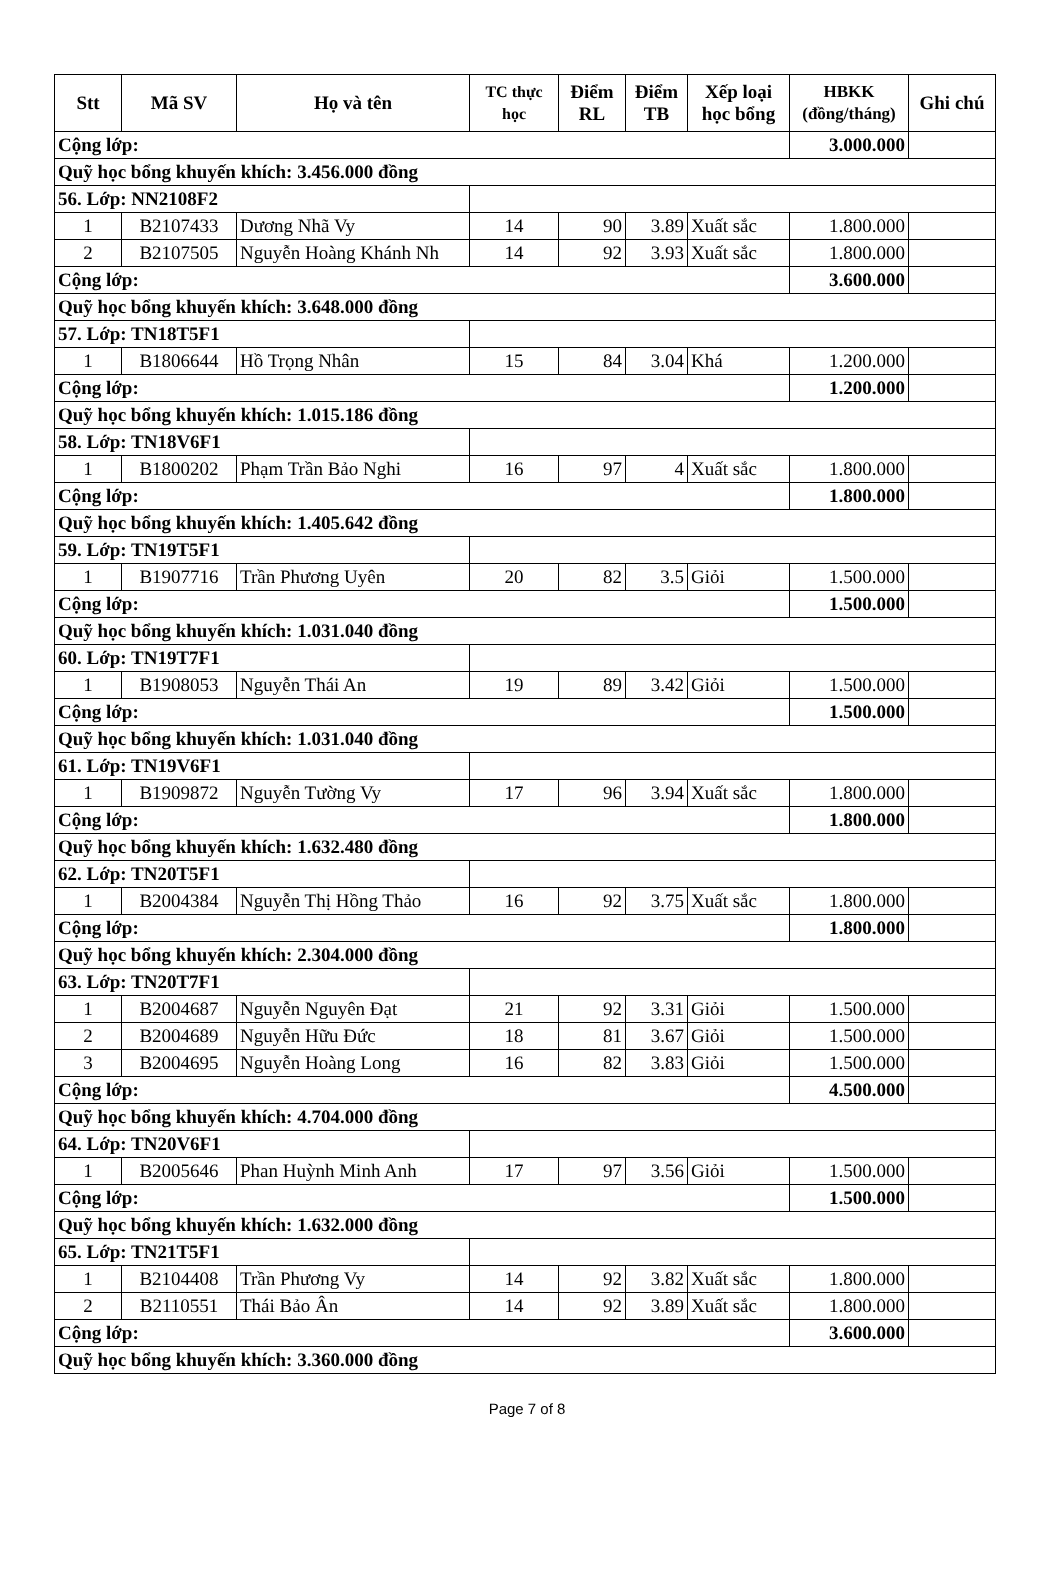| Stt | Mã SV | Họ và tên | TC thực học | Điểm RL | Điểm TB | Xếp loại học bổng | HBKK (đồng/tháng) | Ghi chú |
| --- | --- | --- | --- | --- | --- | --- | --- | --- |
| Cộng lớp: | | | | | | | 3.000.000 | |
| Quỹ học bổng khuyến khích: 3.456.000 đồng | | | | | | | | |
| 56. Lớp: NN2108F2 | | | | | | | | |
| 1 | B2107433 | Dương Nhã Vy | 14 | 90 | 3.89 | Xuất sắc | 1.800.000 | |
| 2 | B2107505 | Nguyễn Hoàng Khánh Nh | 14 | 92 | 3.93 | Xuất sắc | 1.800.000 | |
| Cộng lớp: | | | | | | | 3.600.000 | |
| Quỹ học bổng khuyến khích: 3.648.000 đồng | | | | | | | | |
| 57. Lớp: TN18T5F1 | | | | | | | | |
| 1 | B1806644 | Hồ Trọng Nhân | 15 | 84 | 3.04 | Khá | 1.200.000 | |
| Cộng lớp: | | | | | | | 1.200.000 | |
| Quỹ học bổng khuyến khích: 1.015.186 đồng | | | | | | | | |
| 58. Lớp: TN18V6F1 | | | | | | | | |
| 1 | B1800202 | Phạm Trần Bảo Nghi | 16 | 97 | 4 | Xuất sắc | 1.800.000 | |
| Cộng lớp: | | | | | | | 1.800.000 | |
| Quỹ học bổng khuyến khích: 1.405.642 đồng | | | | | | | | |
| 59. Lớp: TN19T5F1 | | | | | | | | |
| 1 | B1907716 | Trần Phương Uyên | 20 | 82 | 3.5 | Giỏi | 1.500.000 | |
| Cộng lớp: | | | | | | | 1.500.000 | |
| Quỹ học bổng khuyến khích: 1.031.040 đồng | | | | | | | | |
| 60. Lớp: TN19T7F1 | | | | | | | | |
| 1 | B1908053 | Nguyễn Thái An | 19 | 89 | 3.42 | Giỏi | 1.500.000 | |
| Cộng lớp: | | | | | | | 1.500.000 | |
| Quỹ học bổng khuyến khích: 1.031.040 đồng | | | | | | | | |
| 61. Lớp: TN19V6F1 | | | | | | | | |
| 1 | B1909872 | Nguyễn Tường Vy | 17 | 96 | 3.94 | Xuất sắc | 1.800.000 | |
| Cộng lớp: | | | | | | | 1.800.000 | |
| Quỹ học bổng khuyến khích: 1.632.480 đồng | | | | | | | | |
| 62. Lớp: TN20T5F1 | | | | | | | | |
| 1 | B2004384 | Nguyễn Thị Hồng Thảo | 16 | 92 | 3.75 | Xuất sắc | 1.800.000 | |
| Cộng lớp: | | | | | | | 1.800.000 | |
| Quỹ học bổng khuyến khích: 2.304.000 đồng | | | | | | | | |
| 63. Lớp: TN20T7F1 | | | | | | | | |
| 1 | B2004687 | Nguyễn Nguyên Đạt | 21 | 92 | 3.31 | Giỏi | 1.500.000 | |
| 2 | B2004689 | Nguyễn Hữu Đức | 18 | 81 | 3.67 | Giỏi | 1.500.000 | |
| 3 | B2004695 | Nguyễn Hoàng Long | 16 | 82 | 3.83 | Giỏi | 1.500.000 | |
| Cộng lớp: | | | | | | | 4.500.000 | |
| Quỹ học bổng khuyến khích: 4.704.000 đồng | | | | | | | | |
| 64. Lớp: TN20V6F1 | | | | | | | | |
| 1 | B2005646 | Phan Huỳnh Minh Anh | 17 | 97 | 3.56 | Giỏi | 1.500.000 | |
| Cộng lớp: | | | | | | | 1.500.000 | |
| Quỹ học bổng khuyến khích: 1.632.000 đồng | | | | | | | | |
| 65. Lớp: TN21T5F1 | | | | | | | | |
| 1 | B2104408 | Trần Phương Vy | 14 | 92 | 3.82 | Xuất sắc | 1.800.000 | |
| 2 | B2110551 | Thái Bảo Ân | 14 | 92 | 3.89 | Xuất sắc | 1.800.000 | |
| Cộng lớp: | | | | | | | 3.600.000 | |
| Quỹ học bổng khuyến khích: 3.360.000 đồng | | | | | | | | |
Page 7 of 8